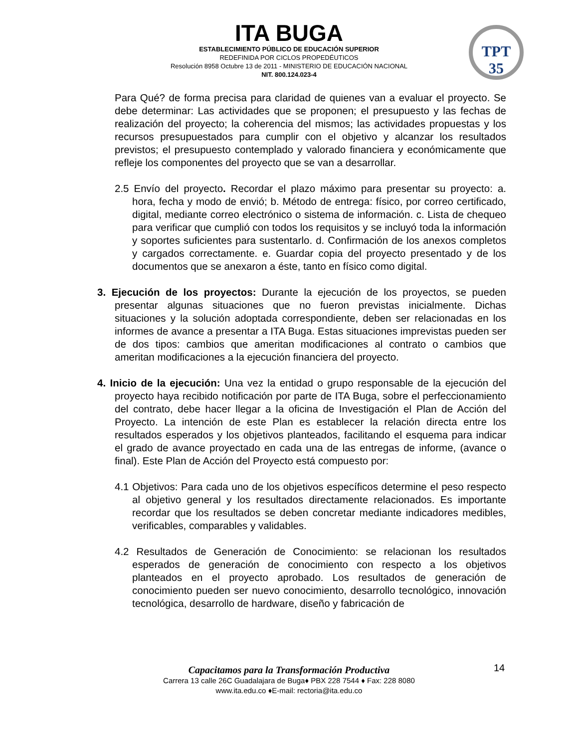ITA BUGA
ESTABLECIMIENTO PÚBLICO DE EDUCACIÓN SUPERIOR
REDEFINIDA POR CICLOS PROPEDÉUTICOS
Resolución 8958 Octubre 13 de 2011 - MINISTERIO DE EDUCACIÓN NACIONAL
NIT. 800.124.023-4
TPT
35
Para Qué? de forma precisa para claridad de quienes van a evaluar el proyecto. Se debe determinar: Las actividades que se proponen; el presupuesto y las fechas de realización del proyecto; la coherencia del mismos; las actividades propuestas y los recursos presupuestados para cumplir con el objetivo y alcanzar los resultados previstos; el presupuesto contemplado y valorado financiera y económicamente que refleje los componentes del proyecto que se van a desarrollar.
2.5 Envío del proyecto. Recordar el plazo máximo para presentar su proyecto: a. hora, fecha y modo de envió; b. Método de entrega: físico, por correo certificado, digital, mediante correo electrónico o sistema de información. c. Lista de chequeo para verificar que cumplió con todos los requisitos y se incluyó toda la información y soportes suficientes para sustentarlo. d. Confirmación de los anexos completos y cargados correctamente. e. Guardar copia del proyecto presentado y de los documentos que se anexaron a éste, tanto en físico como digital.
3. Ejecución de los proyectos: Durante la ejecución de los proyectos, se pueden presentar algunas situaciones que no fueron previstas inicialmente. Dichas situaciones y la solución adoptada correspondiente, deben ser relacionadas en los informes de avance a presentar a ITA Buga. Estas situaciones imprevistas pueden ser de dos tipos: cambios que ameritan modificaciones al contrato o cambios que ameritan modificaciones a la ejecución financiera del proyecto.
4. Inicio de la ejecución: Una vez la entidad o grupo responsable de la ejecución del proyecto haya recibido notificación por parte de ITA Buga, sobre el perfeccionamiento del contrato, debe hacer llegar a la oficina de Investigación el Plan de Acción del Proyecto. La intención de este Plan es establecer la relación directa entre los resultados esperados y los objetivos planteados, facilitando el esquema para indicar el grado de avance proyectado en cada una de las entregas de informe, (avance o final). Este Plan de Acción del Proyecto está compuesto por:
4.1 Objetivos: Para cada uno de los objetivos específicos determine el peso respecto al objetivo general y los resultados directamente relacionados. Es importante recordar que los resultados se deben concretar mediante indicadores medibles, verificables, comparables y validables.
4.2 Resultados de Generación de Conocimiento: se relacionan los resultados esperados de generación de conocimiento con respecto a los objetivos planteados en el proyecto aprobado. Los resultados de generación de conocimiento pueden ser nuevo conocimiento, desarrollo tecnológico, innovación tecnológica, desarrollo de hardware, diseño y fabricación de
14
Capacitamos para la Transformación Productiva
Carrera 13 calle 26C Guadalajara de Buga♦ PBX 228 7544 ♦ Fax: 228 8080
www.ita.edu.co ♦E-mail: rectoria@ita.edu.co